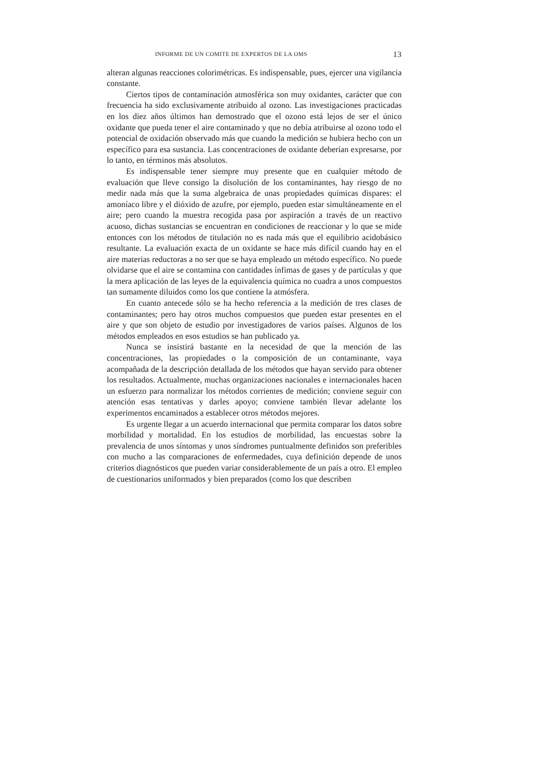INFORME DE UN COMITE DE EXPERTOS DE LA OMS 13
alteran algunas reacciones colorimétricas. Es indispensable, pues, ejercer una vigilancia constante.
Ciertos tipos de contaminación atmosférica son muy oxidantes, carácter que con frecuencia ha sido exclusivamente atribuido al ozono. Las investigaciones practicadas en los diez años últimos han demostrado que el ozono está lejos de ser el único oxidante que pueda tener el aire contaminado y que no debía atribuirse al ozono todo el potencial de oxidación observado más que cuando la medición se hubiera hecho con un específico para esa sustancia. Las concentraciones de oxidante deberían expresarse, por lo tanto, en términos más absolutos.
Es indispensable tener siempre muy presente que en cualquier método de evaluación que lleve consigo la disolución de los contaminantes, hay riesgo de no medir nada más que la suma algebraica de unas propiedades químicas dispares: el amoníaco libre y el dióxido de azufre, por ejemplo, pueden estar simultáneamente en el aire; pero cuando la muestra recogida pasa por aspiración a través de un reactivo acuoso, dichas sustancias se encuentran en condiciones de reaccionar y lo que se mide entonces con los métodos de titulación no es nada más que el equilibrio acidobásico resultante. La evaluación exacta de un oxidante se hace más difícil cuando hay en el aire materias reductoras a no ser que se haya empleado un método específico. No puede olvidarse que el aire se contamina con cantidades ínfimas de gases y de partículas y que la mera aplicación de las leyes de la equivalencia química no cuadra a unos compuestos tan sumamente diluidos como los que contiene la atmósfera.
En cuanto antecede sólo se ha hecho referencia a la medición de tres clases de contaminantes; pero hay otros muchos compuestos que pueden estar presentes en el aire y que son objeto de estudio por investigadores de varios países. Algunos de los métodos empleados en esos estudios se han publicado ya.
Nunca se insistirá bastante en la necesidad de que la mención de las concentraciones, las propiedades o la composición de un contaminante, vaya acompañada de la descripción detallada de los métodos que hayan servido para obtener los resultados. Actualmente, muchas organizaciones nacionales e internacionales hacen un esfuerzo para normalizar los métodos corrientes de medición; conviene seguir con atención esas tentativas y darles apoyo; conviene también llevar adelante los experimentos encaminados a establecer otros métodos mejores.
Es urgente llegar a un acuerdo internacional que permita comparar los datos sobre morbilidad y mortalidad. En los estudios de morbilidad, las encuestas sobre la prevalencia de unos síntomas y unos síndromes puntualmente definidos son preferibles con mucho a las comparaciones de enfermedades, cuya definición depende de unos criterios diagnósticos que pueden variar considerablemente de un país a otro. El empleo de cuestionarios uniformados y bien preparados (como los que describen